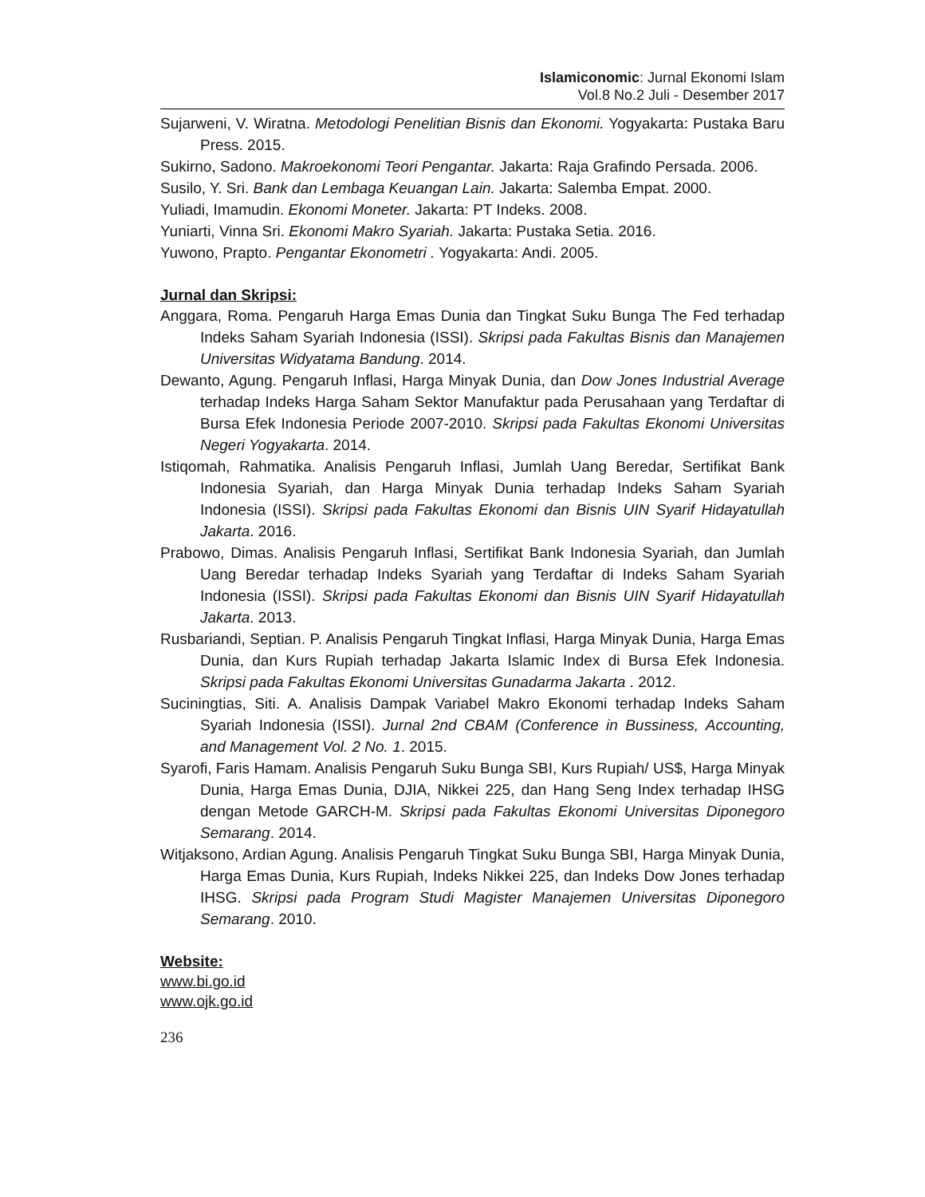Islamiconomic: Jurnal Ekonomi Islam
Vol.8 No.2 Juli - Desember 2017
Sujarweni, V. Wiratna. Metodologi Penelitian Bisnis dan Ekonomi. Yogyakarta: Pustaka Baru Press. 2015.
Sukirno, Sadono. Makroekonomi Teori Pengantar. Jakarta: Raja Grafindo Persada. 2006.
Susilo, Y. Sri. Bank dan Lembaga Keuangan Lain. Jakarta: Salemba Empat. 2000.
Yuliadi, Imamudin. Ekonomi Moneter. Jakarta: PT Indeks. 2008.
Yuniarti, Vinna Sri. Ekonomi Makro Syariah. Jakarta: Pustaka Setia. 2016.
Yuwono, Prapto. Pengantar Ekonometri . Yogyakarta: Andi. 2005.
Jurnal dan Skripsi:
Anggara, Roma. Pengaruh Harga Emas Dunia dan Tingkat Suku Bunga The Fed terhadap Indeks Saham Syariah Indonesia (ISSI). Skripsi pada Fakultas Bisnis dan Manajemen Universitas Widyatama Bandung. 2014.
Dewanto, Agung. Pengaruh Inflasi, Harga Minyak Dunia, dan Dow Jones Industrial Average terhadap Indeks Harga Saham Sektor Manufaktur pada Perusahaan yang Terdaftar di Bursa Efek Indonesia Periode 2007-2010. Skripsi pada Fakultas Ekonomi Universitas Negeri Yogyakarta. 2014.
Istiqomah, Rahmatika. Analisis Pengaruh Inflasi, Jumlah Uang Beredar, Sertifikat Bank Indonesia Syariah, dan Harga Minyak Dunia terhadap Indeks Saham Syariah Indonesia (ISSI). Skripsi pada Fakultas Ekonomi dan Bisnis UIN Syarif Hidayatullah Jakarta. 2016.
Prabowo, Dimas. Analisis Pengaruh Inflasi, Sertifikat Bank Indonesia Syariah, dan Jumlah Uang Beredar terhadap Indeks Syariah yang Terdaftar di Indeks Saham Syariah Indonesia (ISSI). Skripsi pada Fakultas Ekonomi dan Bisnis UIN Syarif Hidayatullah Jakarta. 2013.
Rusbariandi, Septian. P. Analisis Pengaruh Tingkat Inflasi, Harga Minyak Dunia, Harga Emas Dunia, dan Kurs Rupiah terhadap Jakarta Islamic Index di Bursa Efek Indonesia. Skripsi pada Fakultas Ekonomi Universitas Gunadarma Jakarta . 2012.
Suciningtias, Siti. A. Analisis Dampak Variabel Makro Ekonomi terhadap Indeks Saham Syariah Indonesia (ISSI). Jurnal 2nd CBAM (Conference in Bussiness, Accounting, and Management Vol. 2 No. 1. 2015.
Syarofi, Faris Hamam. Analisis Pengaruh Suku Bunga SBI, Kurs Rupiah/ US$, Harga Minyak Dunia, Harga Emas Dunia, DJIA, Nikkei 225, dan Hang Seng Index terhadap IHSG dengan Metode GARCH-M. Skripsi pada Fakultas Ekonomi Universitas Diponegoro Semarang. 2014.
Witjaksono, Ardian Agung. Analisis Pengaruh Tingkat Suku Bunga SBI, Harga Minyak Dunia, Harga Emas Dunia, Kurs Rupiah, Indeks Nikkei 225, dan Indeks Dow Jones terhadap IHSG. Skripsi pada Program Studi Magister Manajemen Universitas Diponegoro Semarang. 2010.
Website:
www.bi.go.id
www.ojk.go.id
236